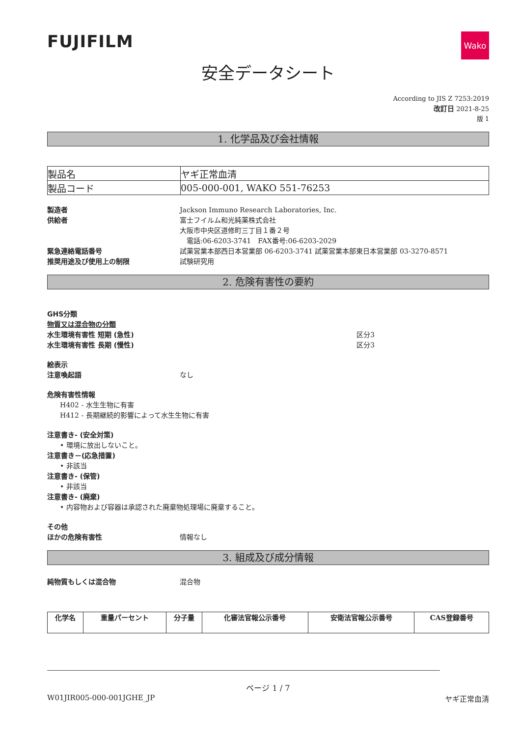FUJIFILM
Wako
安全データシート
According to JIS Z 7253:2019
改訂日 2021-8-25
版 1
1. 化学品及び会社情報
| 製品名 | ヤギ正常血清 |
| 製品コード | 005-000-001, WAKO 551-76253 |
製造者 Jackson Immuno Research Laboratories, Inc.
供給者 富士フイルム和光純薬株式会社
大阪市中央区道修町三丁目１番２号
　電話:06-6203-3741　FAX番号:06-6203-2029
緊急連絡電話番号 試薬営業本部西日本営業部 06-6203-3741 試薬営業本部東日本営業部 03-3270-8571
推奨用途及び使用上の制限 試験研究用
2. 危険有害性の要約
GHS分類
物質又は混合物の分類
水生環境有害性 短期 (急性) 区分3
水生環境有害性 長期 (慢性) 区分3
絵表示
注意喚起語 なし
危険有害性情報
H402 - 水生生物に有害
H412 - 長期継続的影響によって水生生物に有害
注意書き- (安全対策)
• 環境に放出しないこと。
注意書き－(応急措置)
• 非該当
注意書き- (保管)
• 非該当
注意書き- (廃棄)
• 内容物および容器は承認された廃棄物処理場に廃棄すること。
その他
ほかの危険有害性 情報なし
3. 組成及び成分情報
純物質もしくは混合物 混合物
| 化学名 | 重量パーセント | 分子量 | 化審法官報公示番号 | 安衛法官報公示番号 | CAS登録番号 |
| --- | --- | --- | --- | --- | --- |
ページ 1 / 7
W01JIR005-000-001JGHE_JP ヤギ正常血清